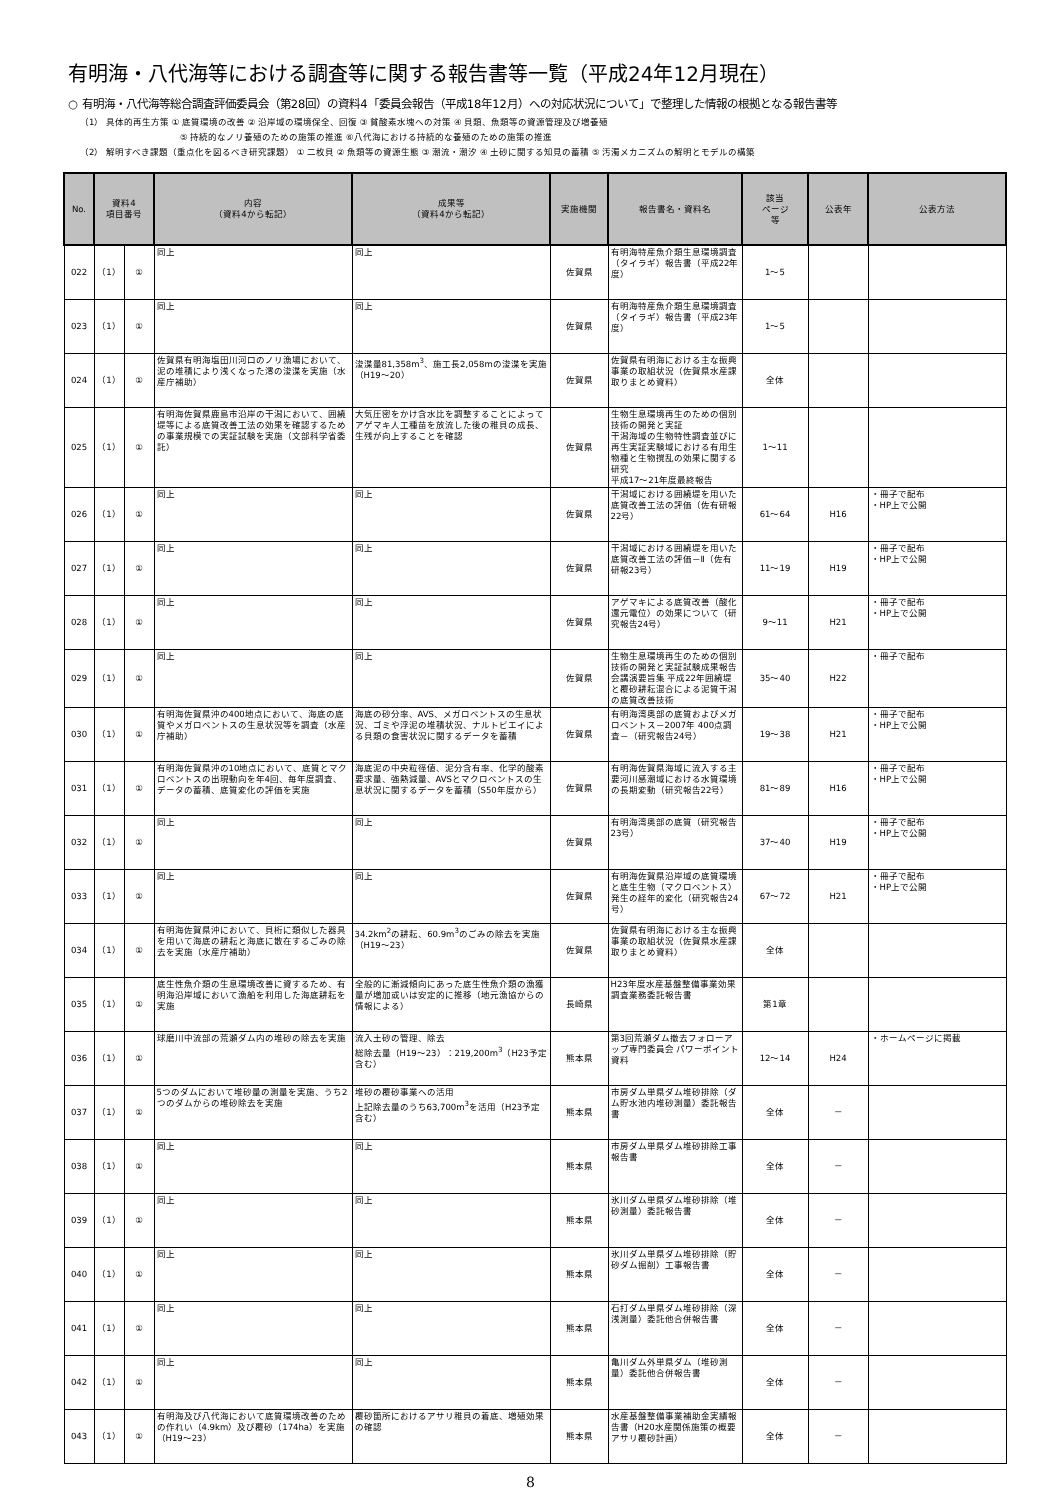有明海・八代海等における調査等に関する報告書等一覧（平成24年12月現在）
○ 有明海・八代海等総合調査評価委員会（第28回）の資料4「委員会報告（平成18年12月）への対応状況について」で整理した情報の根拠となる報告書等
（1） 具体的再生方策 ① 底質環境の改善 ② 沿岸域の環境保全、回復 ③ 貧酸素水塊への対策 ④ 貝類、魚類等の資源管理及び増養殖
⑤ 持続的なノリ養殖のための施策の推進 ⑥八代海における持続的な養殖のための施策の推進
（2） 解明すべき課題（重点化を図るべき研究課題） ① 二枚貝 ② 魚類等の資源生態 ③ 潮流・潮汐 ④ 土砂に関する知見の蓄積 ⑤ 汚濁メカニズムの解明とモデルの構築
| No. | 資料4 項目番号 | | 内容 （資料4から転記） | 成果等 （資料4から転記） | 実施機関 | 報告書名・資料名 | 該当 ページ 等 | 公表年 | 公表方法 |
| --- | --- | --- | --- | --- | --- | --- | --- | --- | --- |
| 022 | （1） | ① | 同上 | 同上 | 佐賀県 | 有明海特産魚介類生息環境調査（タイラギ）報告書（平成22年度） | 1～5 | | |
| 023 | （1） | ① | 同上 | 同上 | 佐賀県 | 有明海特産魚介類生息環境調査（タイラギ）報告書（平成23年度） | 1～5 | | |
| 024 | （1） | ① | 佐賀県有明海塩田川河口のノリ漁場において、泥の堆積により浅くなった澪の浚渫を実施（水産庁補助） | 浚渫量81,358m<sup>3</sup>、施工長2,058mの浚渫を実施（H19～20） | 佐賀県 | 佐賀県有明海における主な振興事業の取組状況（佐賀県水産課取りまとめ資料） | 全体 | | |
| 025 | （1） | ① | 有明海佐賀県鹿島市沿岸の干潟において、囲繞堤等による底質改善工法の効果を確認するための事業規模での実証試験を実施（文部科学省委託） | 大気圧密をかけ含水比を調整することによってアゲマキ人工種苗を放流した後の稚貝の成長、生残が向上することを確認 | 佐賀県 | 生物生息環境再生のための個別技術の開発と実証 干潟海域の生物特性調査並びに再生実証実験域における有用生物種と生物撹乱の効果に関する研究 平成17～21年度最終報告 | 1～11 | | |
| 026 | （1） | ① | 同上 | 同上 | 佐賀県 | 干潟域における囲繞堤を用いた底質改善工法の評価（佐有研報22号） | 61～64 | H16 | ・冊子で配布 ・HP上で公開 |
| 027 | （1） | ① | 同上 | 同上 | 佐賀県 | 干潟域における囲繞堤を用いた底質改善工法の評価－Ⅱ（佐有研報23号） | 11～19 | H19 | ・冊子で配布 ・HP上で公開 |
| 028 | （1） | ① | 同上 | 同上 | 佐賀県 | アゲマキによる底質改善（酸化還元電位）の効果について（研究報告24号） | 9～11 | H21 | ・冊子で配布 ・HP上で公開 |
| 029 | （1） | ① | 同上 | 同上 | 佐賀県 | 生物生息環境再生のための個別技術の開発と実証試験成果報告会講演要旨集 平成22年囲繞堤と覆砂耕耘混合による泥質干潟の底質改善技術 | 35～40 | H22 | ・冊子で配布 |
| 030 | （1） | ① | 有明海佐賀県沖の400地点において、海底の底質やメガロベントスの生息状況等を調査（水産庁補助） | 海底の砂分率、AVS、メガロベントスの生息状況、ゴミや浮泥の堆積状況、ナルトビエイによる貝類の食害状況に関するデータを蓄積 | 佐賀県 | 有明海湾奥部の底質およびメガロベントス－2007年 400点調査－（研究報告24号） | 19～38 | H21 | ・冊子で配布 ・HP上で公開 |
| 031 | （1） | ① | 有明海佐賀県沖の10地点において、底質とマクロベントスの出現動向を年4回、毎年度調査、データの蓄積、底質変化の評価を実施 | 海底泥の中央粒径値、泥分含有率、化学的酸素要求量、強熱減量、AVSとマクロベントスの生息状況に関するデータを蓄積（S50年度から） | 佐賀県 | 有明海佐賀県海域に流入する主要河川感潮域における水質環境の長期変動（研究報告22号） | 81～89 | H16 | ・冊子で配布 ・HP上で公開 |
| 032 | （1） | ① | 同上 | 同上 | 佐賀県 | 有明海湾奥部の底質（研究報告23号） | 37～40 | H19 | ・冊子で配布 ・HP上で公開 |
| 033 | （1） | ① | 同上 | 同上 | 佐賀県 | 有明海佐賀県沿岸域の底質環境と底生生物（マクロベントス）発生の経年的変化（研究報告24号） | 67～72 | H21 | ・冊子で配布 ・HP上で公開 |
| 034 | （1） | ① | 有明海佐賀県沖において、貝桁に類似した器具を用いて海底の耕耘と海底に散在するごみの除去を実施（水産庁補助） | 34.2km<sup>2</sup>の耕耘、60.9m<sup>3</sup>のごみの除去を実施（H19～23） | 佐賀県 | 佐賀県有明海における主な振興事業の取組状況（佐賀県水産課取りまとめ資料） | 全体 | | |
| 035 | （1） | ① | 底生性魚介類の生息環境改善に資するため、有明海沿岸域において漁船を利用した海底耕耘を実施 | 全般的に漸減傾向にあった底生性魚介類の漁獲量が増加或いは安定的に推移（地元漁協からの情報による） | 長崎県 | H23年度水産基盤整備事業効果調査業務委託報告書 | 第1章 | | |
| 036 | （1） | ① | 球磨川中流部の荒瀬ダム内の堆砂の除去を実施 | 流入土砂の管理、除去 総除去量（H19～23）：219,200m<sup>3</sup>（H23予定含む） | 熊本県 | 第3回荒瀬ダム撤去フォローアップ専門委員会 パワーポイント資料 | 12～14 | H24 | ・ホームページに掲載 |
| 037 | （1） | ① | 5つのダムにおいて堆砂量の測量を実施、うち2つのダムからの堆砂除去を実施 | 堆砂の覆砂事業への活用 上記除去量のうち63,700m<sup>3</sup>を活用（H23予定含む） | 熊本県 | 市房ダム単県ダム堆砂排除（ダム貯水池内堆砂測量）委託報告書 | 全体 | － | |
| 038 | （1） | ① | 同上 | 同上 | 熊本県 | 市房ダム単県ダム堆砂排除工事報告書 | 全体 | － | |
| 039 | （1） | ① | 同上 | 同上 | 熊本県 | 氷川ダム単県ダム堆砂排除（堆砂測量）委託報告書 | 全体 | － | |
| 040 | （1） | ① | 同上 | 同上 | 熊本県 | 氷川ダム単県ダム堆砂排除（貯砂ダム掘削）工事報告書 | 全体 | － | |
| 041 | （1） | ① | 同上 | 同上 | 熊本県 | 石打ダム単県ダム堆砂排除（深浅測量）委託他合併報告書 | 全体 | － | |
| 042 | （1） | ① | 同上 | 同上 | 熊本県 | 亀川ダム外単県ダム（堆砂測量）委託他合併報告書 | 全体 | － | |
| 043 | （1） | ① | 有明海及び八代海において底質環境改善のための作れい（4.9km）及び覆砂（174ha）を実施（H19～23） | 覆砂箇所におけるアサリ稚貝の着底、増殖効果の確認 | 熊本県 | 水産基盤整備事業補助金実績報告書（H20水産関係施策の概要アサリ覆砂計画） | 全体 | － | |
8